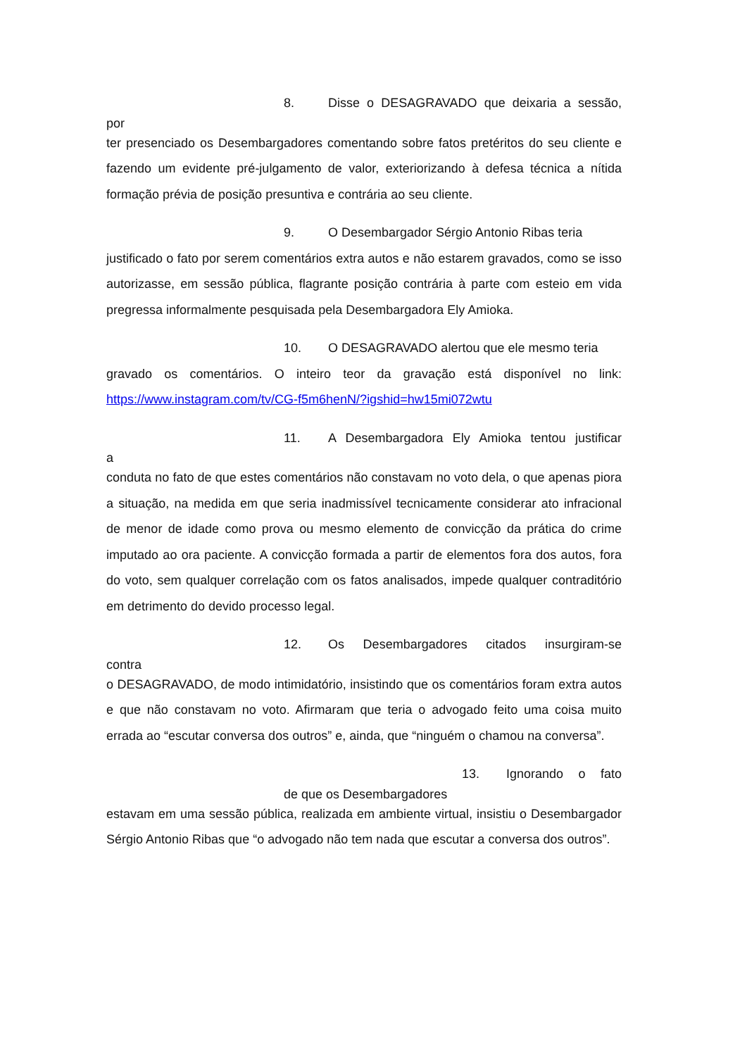8. Disse o DESAGRAVADO que deixaria a sessão,
por
ter presenciado os Desembargadores comentando sobre fatos pretéritos do seu cliente e fazendo um evidente pré-julgamento de valor, exteriorizando à defesa técnica a nítida formação prévia de posição presuntiva e contrária ao seu cliente.
9. O Desembargador Sérgio Antonio Ribas teria
justificado o fato por serem comentários extra autos e não estarem gravados, como se isso autorizasse, em sessão pública, flagrante posição contrária à parte com esteio em vida pregressa informalmente pesquisada pela Desembargadora Ely Amioka.
10. O DESAGRAVADO alertou que ele mesmo teria
gravado os comentários. O inteiro teor da gravação está disponível no link: https://www.instagram.com/tv/CG-f5m6henN/?igshid=hw15mi072wtu
11. A Desembargadora Ely Amioka tentou justificar
a
conduta no fato de que estes comentários não constavam no voto dela, o que apenas piora a situação, na medida em que seria inadmissível tecnicamente considerar ato infracional de menor de idade como prova ou mesmo elemento de convicção da prática do crime imputado ao ora paciente. A convicção formada a partir de elementos fora dos autos, fora do voto, sem qualquer correlação com os fatos analisados, impede qualquer contraditório em detrimento do devido processo legal.
12. Os Desembargadores citados insurgiram-se
contra
o DESAGRAVADO, de modo intimidatório, insistindo que os comentários foram extra autos e que não constavam no voto. Afirmaram que teria o advogado feito uma coisa muito errada ao “escutar conversa dos outros” e, ainda, que “ninguém o chamou na conversa”.
13. Ignorando o fato
de que os Desembargadores
estavam em uma sessão pública, realizada em ambiente virtual, insistiu o Desembargador Sérgio Antonio Ribas que “o advogado não tem nada que escutar a conversa dos outros”.